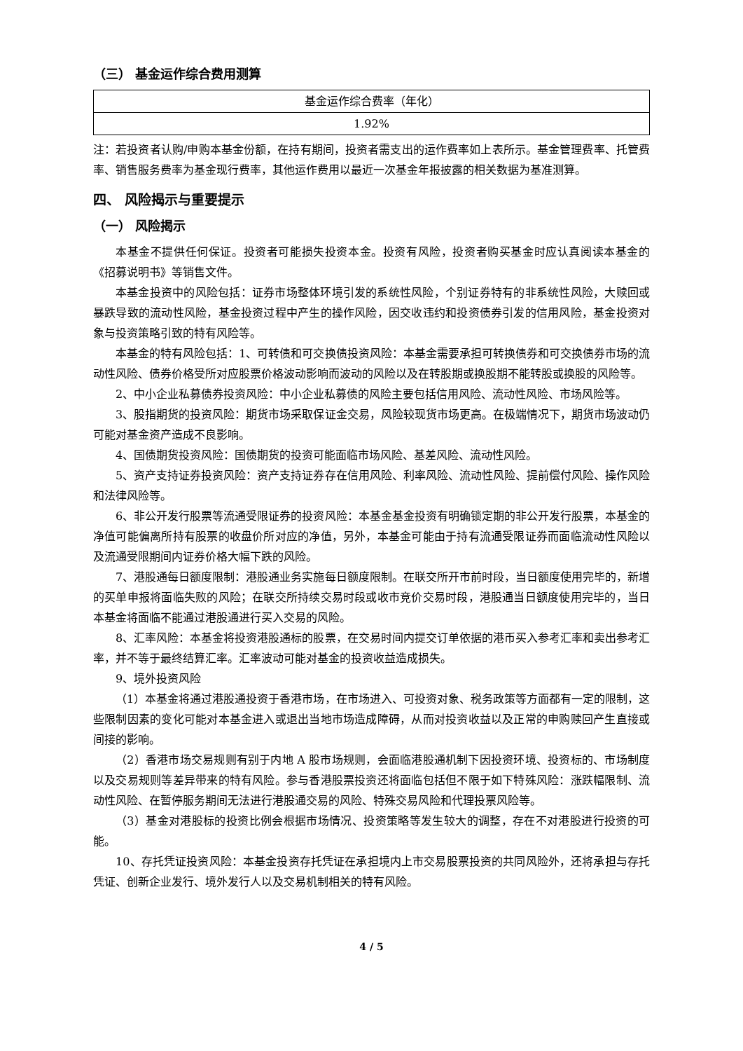（三） 基金运作综合费用测算
| 基金运作综合费率（年化） |
| 1.92% |
注：若投资者认购/申购本基金份额，在持有期间，投资者需支出的运作费率如上表所示。基金管理费率、托管费率、销售服务费率为基金现行费率，其他运作费用以最近一次基金年报披露的相关数据为基准测算。
四、 风险揭示与重要提示
（一） 风险揭示
本基金不提供任何保证。投资者可能损失投资本金。投资有风险，投资者购买基金时应认真阅读本基金的《招募说明书》等销售文件。
本基金投资中的风险包括：证券市场整体环境引发的系统性风险，个别证券特有的非系统性风险，大赎回或暴跌导致的流动性风险，基金投资过程中产生的操作风险，因交收违约和投资债券引发的信用风险，基金投资对象与投资策略引致的特有风险等。
本基金的特有风险包括：1、可转债和可交换债投资风险：本基金需要承担可转换债券和可交换债券市场的流动性风险、债券价格受所对应股票价格波动影响而波动的风险以及在转股期或换股期不能转股或换股的风险等。
2、中小企业私募债券投资风险：中小企业私募债的风险主要包括信用风险、流动性风险、市场风险等。
3、股指期货的投资风险：期货市场采取保证金交易，风险较现货市场更高。在极端情况下，期货市场波动仍可能对基金资产造成不良影响。
4、国债期货投资风险：国债期货的投资可能面临市场风险、基差风险、流动性风险。
5、资产支持证券投资风险：资产支持证券存在信用风险、利率风险、流动性风险、提前偿付风险、操作风险和法律风险等。
6、非公开发行股票等流通受限证券的投资风险：本基金基金投资有明确锁定期的非公开发行股票，本基金的净值可能偏离所持有股票的收盘价所对应的净值，另外，本基金可能由于持有流通受限证券而面临流动性风险以及流通受限期间内证券价格大幅下跌的风险。
7、港股通每日额度限制：港股通业务实施每日额度限制。在联交所开市前时段，当日额度使用完毕的，新增的买单申报将面临失败的风险；在联交所持续交易时段或收市竞价交易时段，港股通当日额度使用完毕的，当日本基金将面临不能通过港股通进行买入交易的风险。
8、汇率风险：本基金将投资港股通标的股票，在交易时间内提交订单依据的港币买入参考汇率和卖出参考汇率，并不等于最终结算汇率。汇率波动可能对基金的投资收益造成损失。
9、境外投资风险
（1）本基金将通过港股通投资于香港市场，在市场进入、可投资对象、税务政策等方面都有一定的限制，这些限制因素的变化可能对本基金进入或退出当地市场造成障碍，从而对投资收益以及正常的申购赎回产生直接或间接的影响。
（2）香港市场交易规则有别于内地 A 股市场规则，会面临港股通机制下因投资环境、投资标的、市场制度以及交易规则等差异带来的特有风险。参与香港股票投资还将面临包括但不限于如下特殊风险：涨跌幅限制、流动性风险、在暂停服务期间无法进行港股通交易的风险、特殊交易风险和代理投票风险等。
（3）基金对港股标的投资比例会根据市场情况、投资策略等发生较大的调整，存在不对港股进行投资的可能。
10、存托凭证投资风险：本基金投资存托凭证在承担境内上市交易股票投资的共同风险外，还将承担与存托凭证、创新企业发行、境外发行人以及交易机制相关的特有风险。
4 / 5